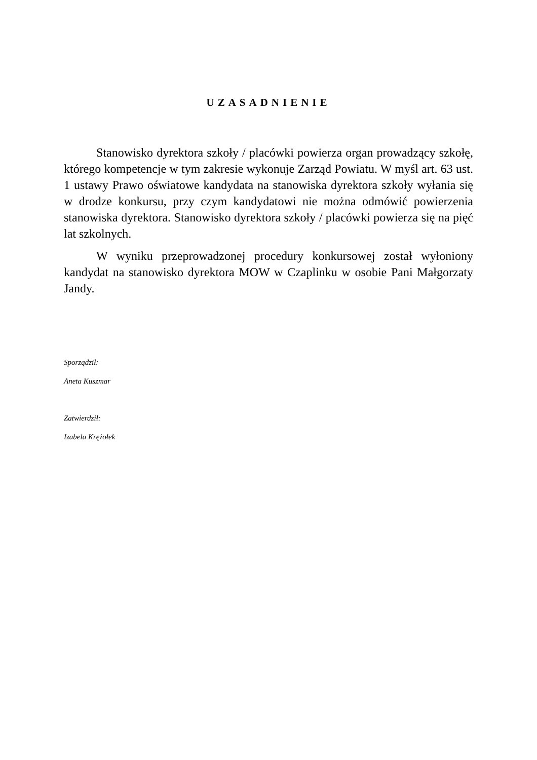UZASADNIENIE
Stanowisko dyrektora szkoły / placówki powierza organ prowadzący szkołę, którego kompetencje w tym zakresie wykonuje Zarząd Powiatu. W myśl art. 63 ust. 1 ustawy Prawo oświatowe kandydata na stanowiska dyrektora szkoły wyłania się w drodze konkursu, przy czym kandydatowi nie można odmówić powierzenia stanowiska dyrektora. Stanowisko dyrektora szkoły / placówki powierza się na pięć lat szkolnych.
W wyniku przeprowadzonej procedury konkursowej został wyłoniony kandydat na stanowisko dyrektora MOW w Czaplinku w osobie Pani Małgorzaty Jandy.
Sporządził:
Aneta Kuszmar
Zatwierdził:
Izabela Krężołek